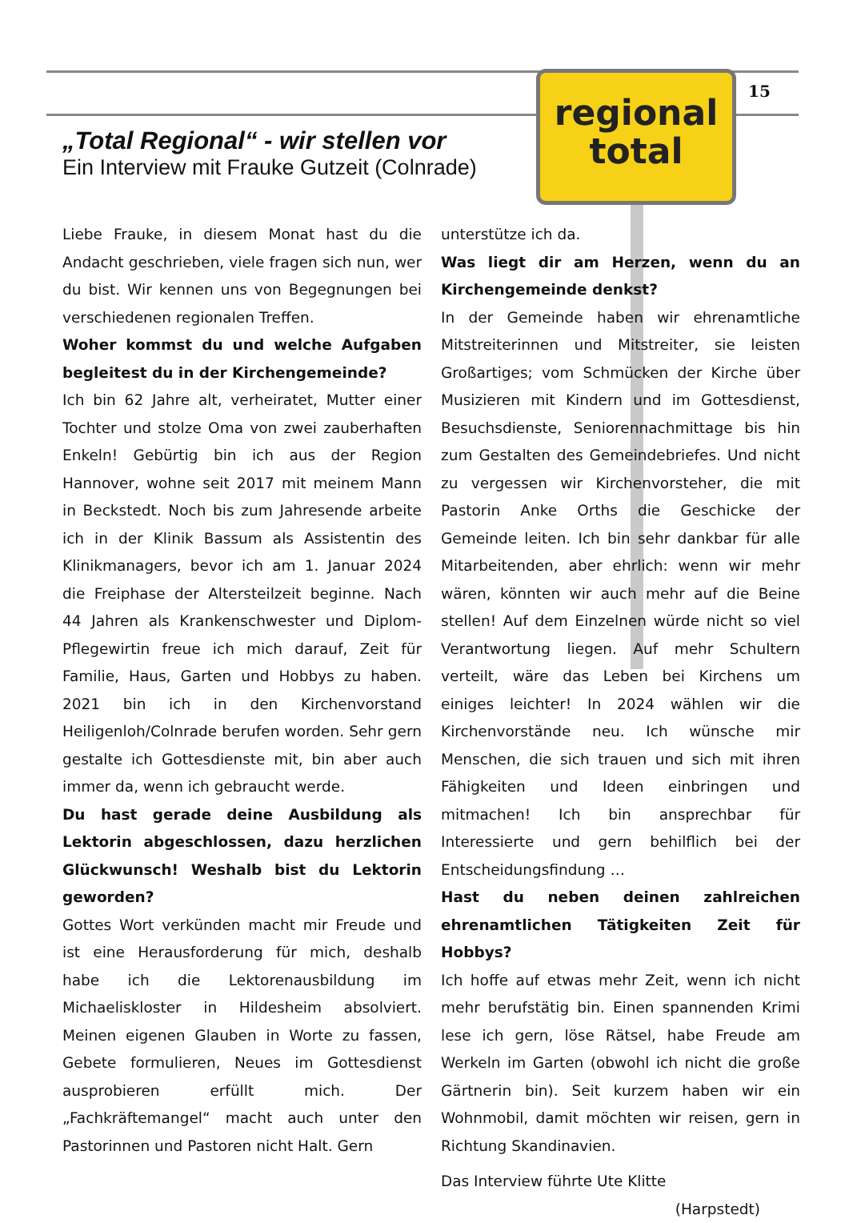15
regional
total
„Total Regional“ - wir stellen vor
Ein Interview mit Frauke Gutzeit (Colnrade)
Liebe Frauke, in diesem Monat hast du die Andacht geschrieben, viele fragen sich nun, wer du bist. Wir kennen uns von Begegnungen bei verschiedenen regionalen Treffen.
Woher kommst du und welche Aufgaben begleitest du in der Kirchengemeinde?
Ich bin 62 Jahre alt, verheiratet, Mutter einer Tochter und stolze Oma von zwei zauberhaften Enkeln! Gebürtig bin ich aus der Region Hannover, wohne seit 2017 mit meinem Mann in Beckstedt. Noch bis zum Jahresende arbeite ich in der Klinik Bassum als Assistentin des Klinikmanagers, bevor ich am 1. Januar 2024 die Freiphase der Altersteilzeit beginne. Nach 44 Jahren als Krankenschwester und Diplom-Pflegewirtin freue ich mich darauf, Zeit für Familie, Haus, Garten und Hobbys zu haben. 2021 bin ich in den Kirchenvorstand Heiligenloh/Colnrade berufen worden. Sehr gern gestalte ich Gottesdienste mit, bin aber auch immer da, wenn ich gebraucht werde.
Du hast gerade deine Ausbildung als Lektorin abgeschlossen, dazu herzlichen Glückwunsch! Weshalb bist du Lektorin geworden?
Gottes Wort verkünden macht mir Freude und ist eine Herausforderung für mich, deshalb habe ich die Lektorenausbildung im Michaeliskloster in Hildesheim absolviert. Meinen eigenen Glauben in Worte zu fassen, Gebete formulieren, Neues im Gottesdienst ausprobieren erfüllt mich. Der „Fachkräftemangel“ macht auch unter den Pastorinnen und Pastoren nicht Halt. Gern
unterstütze ich da.
Was liegt dir am Herzen, wenn du an Kirchengemeinde denkst?
In der Gemeinde haben wir ehrenamtliche Mitstreiterinnen und Mitstreiter, sie leisten Großartiges; vom Schmücken der Kirche über Musizieren mit Kindern und im Gottesdienst, Besuchsdienste, Seniorennachmittage bis hin zum Gestalten des Gemeindebriefes. Und nicht zu vergessen wir Kirchenvorsteher, die mit Pastorin Anke Orths die Geschicke der Gemeinde leiten. Ich bin sehr dankbar für alle Mitarbeitenden, aber ehrlich: wenn wir mehr wären, könnten wir auch mehr auf die Beine stellen! Auf dem Einzelnen würde nicht so viel Verantwortung liegen. Auf mehr Schultern verteilt, wäre das Leben bei Kirchens um einiges leichter! In 2024 wählen wir die Kirchenvorstände neu. Ich wünsche mir Menschen, die sich trauen und sich mit ihren Fähigkeiten und Ideen einbringen und mitmachen! Ich bin ansprechbar für Interessierte und gern behilflich bei der Entscheidungsfindung …
Hast du neben deinen zahlreichen ehrenamtlichen Tätigkeiten Zeit für Hobbys?
Ich hoffe auf etwas mehr Zeit, wenn ich nicht mehr berufstätig bin. Einen spannenden Krimi lese ich gern, löse Rätsel, habe Freude am Werkeln im Garten (obwohl ich nicht die große Gärtnerin bin). Seit kurzem haben wir ein Wohnmobil, damit möchten wir reisen, gern in Richtung Skandinavien.
Das Interview führte Ute Klitte
(Harpstedt)